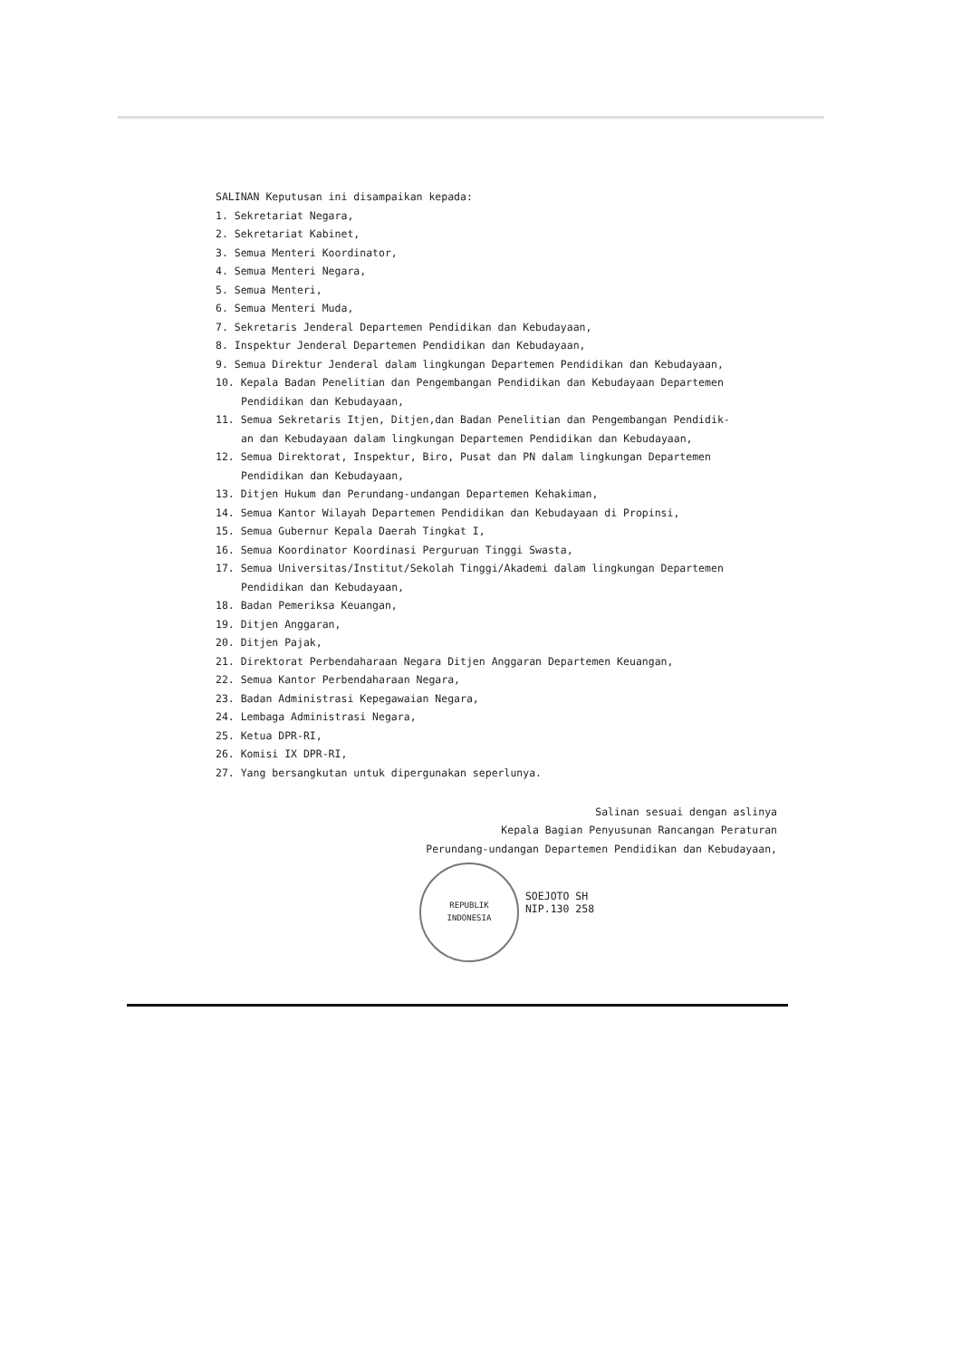SALINAN Keputusan ini disampaikan kepada:
1. Sekretariat Negara,
2. Sekretariat Kabinet,
3. Semua Menteri Koordinator,
4. Semua Menteri Negara,
5. Semua Menteri,
6. Semua Menteri Muda,
7. Sekretaris Jenderal Departemen Pendidikan dan Kebudayaan,
8. Inspektur Jenderal Departemen Pendidikan dan Kebudayaan,
9. Semua Direktur Jenderal dalam lingkungan Departemen Pendidikan dan Kebudayaan,
10. Kepala Badan Penelitian dan Pengembangan Pendidikan dan Kebudayaan Departemen
Pendidikan dan Kebudayaan,
11. Semua Sekretaris Itjen, Ditjen,dan Badan Penelitian dan Pengembangan Pendidik-
an dan Kebudayaan dalam lingkungan Departemen Pendidikan dan Kebudayaan,
12. Semua Direktorat, Inspektur, Biro, Pusat dan PN dalam lingkungan Departemen
Pendidikan dan Kebudayaan,
13. Ditjen Hukum dan Perundang-undangan Departemen Kehakiman,
14. Semua Kantor Wilayah Departemen Pendidikan dan Kebudayaan di Propinsi,
15. Semua Gubernur Kepala Daerah Tingkat I,
16. Semua Koordinator Koordinasi Perguruan Tinggi Swasta,
17. Semua Universitas/Institut/Sekolah Tinggi/Akademi dalam lingkungan Departemen
Pendidikan dan Kebudayaan,
18. Badan Pemeriksa Keuangan,
19. Ditjen Anggaran,
20. Ditjen Pajak,
21. Direktorat Perbendaharaan Negara Ditjen Anggaran Departemen Keuangan,
22. Semua Kantor Perbendaharaan Negara,
23. Badan Administrasi Kepegawaian Negara,
24. Lembaga Administrasi Negara,
25. Ketua DPR-RI,
26. Komisi IX DPR-RI,
27. Yang bersangkutan untuk dipergunakan seperlunya.
Salinan sesuai dengan aslinya
Kepala Bagian Penyusunan Rancangan Peraturan
Perundang-undangan Departemen Pendidikan dan Kebudayaan,
REPUBLIK
INDONESIA SOEJOTO SH
NIP.130 258